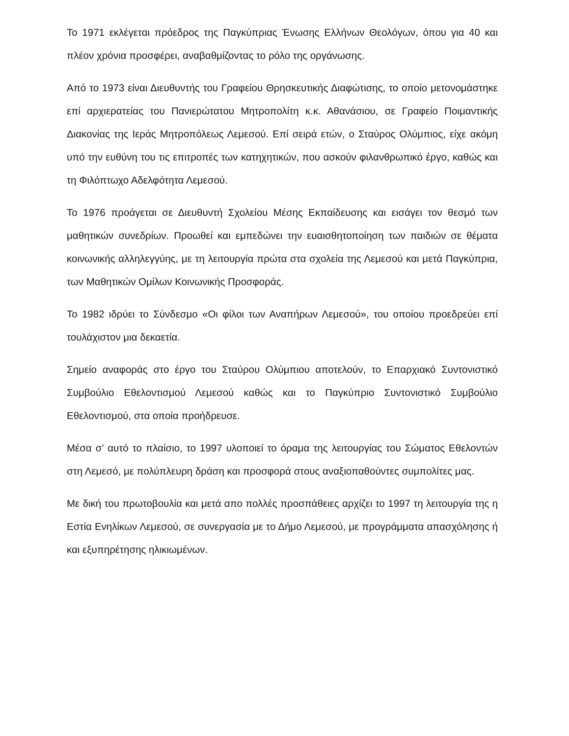Το 1971 εκλέγεται πρόεδρος της Παγκύπριας Ένωσης Ελλήνων Θεολόγων, όπου για 40 και πλέον χρόνια προσφέρει, αναβαθμίζοντας το ρόλο της οργάνωσης.
Από το 1973 είναι Διευθυντής του Γραφείου Θρησκευτικής Διαφώτισης, το οποίο μετονομάστηκε επί αρχιερατείας του Πανιερώτατου Μητροπολίτη κ.κ. Αθανάσιου, σε Γραφείο Ποιμαντικής Διακονίας της Ιεράς Μητροπόλεως Λεμεσού. Επί σειρά ετών, ο Σταύρος Ολύμπιος, είχε ακόμη υπό την ευθύνη του τις επιτροπές των κατηχητικών, που ασκούν φιλανθρωπικό έργο, καθώς και τη Φιλόπτωχο Αδελφότητα Λεμεσού.
Το 1976 προάγεται σε Διευθυντή Σχολείου Μέσης Εκπαίδευσης και εισάγει τον θεσμό των μαθητικών συνεδρίων. Προωθεί και εμπεδώνει την ευαισθητοποίηση των παιδιών σε θέματα κοινωνικής αλληλεγγύης, με τη λειτουργία πρώτα στα σχολεία της Λεμεσού και μετά Παγκύπρια, των Μαθητικών Ομίλων Κοινωνικής Προσφοράς.
Το 1982 ιδρύει το Σύνδεσμο «Οι φίλοι των Αναπήρων Λεμεσού», του οποίου προεδρεύει επί τουλάχιστον μια δεκαετία.
Σημείο αναφοράς στο έργο του Σταύρου Ολύμπιου αποτελούν, το Επαρχιακό Συντονιστικό Συμβούλιο Εθελοντισμού Λεμεσού καθώς και το Παγκύπριο Συντονιστικό Συμβούλιο Εθελοντισμού, στα οποία προήδρευσε.
Μέσα σ’ αυτό το πλαίσιο, το 1997 υλοποιεί το όραμα της λειτουργίας του Σώματος Εθελοντών στη Λεμεσό, με πολύπλευρη δράση και προσφορά στους αναξιοπαθούντες συμπολίτες μας.
Με δική του πρωτοβουλία και μετά απο πολλές προσπάθειες αρχίζει το 1997 τη λειτουργία της η Εστία Ενηλίκων Λεμεσού, σε συνεργασία με το Δήμο Λεμεσού, με προγράμματα απασχόλησης ή και εξυπηρέτησης ηλικιωμένων.